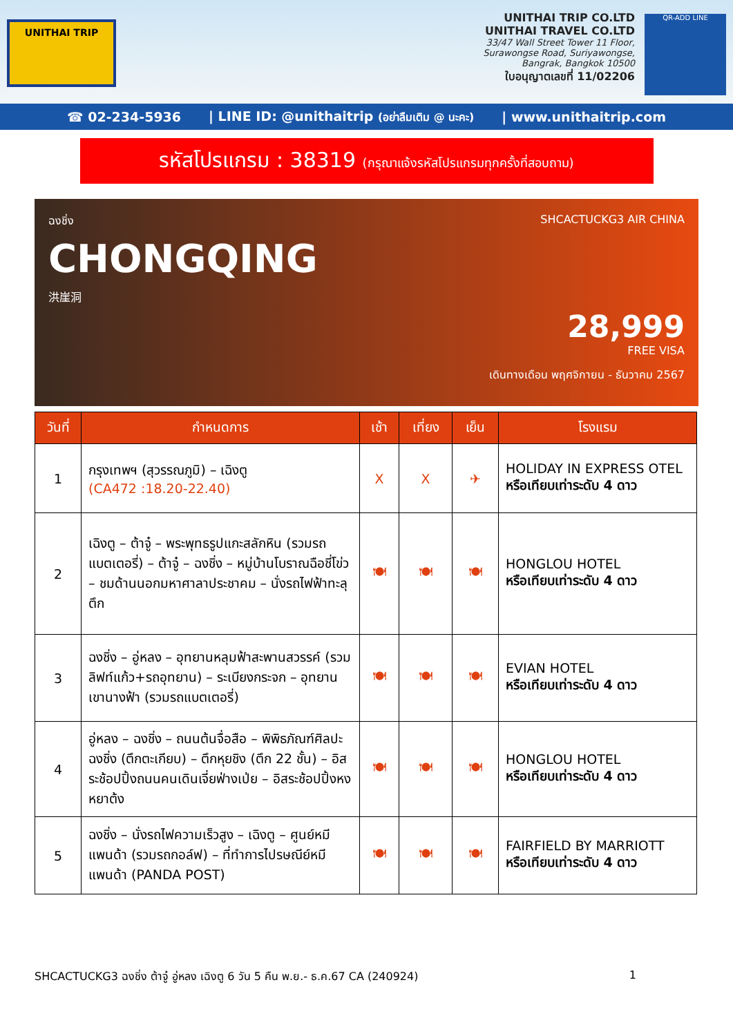UNITHAI TRIP
UNITHAI TRIP CO.LTD
UNITHAI TRAVEL CO.LTD
33/47 Wall Street Tower 11 Floor,
Surawongse Road, Suriyawongse,
Bangrak, Bangkok 10500
ใบอนุญาตเลขที่ 11/02206
QR-ADD LINE
☎ 02-234-5936 | LINE ID: @unithaitrip (อย่าลืมเติม @ นะคะ) | www.unithaitrip.com
รหัสโปรแกรม : 38319 (กรุณาแจ้งรหัสโปรแกรมทุกครั้งที่สอบถาม)
ฉงชิ่ง
CHONGQING
洪崖洞
SHCACTUCKG3 AIR CHINA
28,999
FREE VISA
เดินทางเดือน พฤศจิกายน - ธันวาคม 2567
| วันที่ | กำหนดการ | เช้า | เที่ยง | เย็น | โรงแรม |
| --- | --- | --- | --- | --- | --- |
| 1 | กรุงเทพฯ (สุวรรณภูมิ) – เฉิงตู (CA472 :18.20-22.40) | X | X | ✈ | HOLIDAY IN EXPRESS OTEL หรือเทียบเท่าระดับ 4 ดาว |
| 2 | เฉิงตู – ต้าจู๋ – พระพุทธรูปแกะสลักหิน (รวมรถแบตเตอรี่) – ต้าจู๋ – ฉงชิ่ง – หมู่บ้านโบราณฉือชี่โข่ว – ชมด้านนอกมหาศาลาประชาคม – นั่งรถไฟฟ้าทะลุตึก | 🍽 | 🍽 | 🍽 | HONGLOU HOTEL หรือเทียบเท่าระดับ 4 ดาว |
| 3 | ฉงชิ่ง – อู่หลง – อุทยานหลุมฟ้าสะพานสวรรค์ (รวมลิฟท์แก้ว+รถอุทยาน) – ระเบียงกระจก – อุทยานเขานางฟ้า (รวมรถแบตเตอรี่) | 🍽 | 🍽 | 🍽 | EVIAN HOTEL หรือเทียบเท่าระดับ 4 ดาว |
| 4 | อู่หลง – ฉงชิ่ง – ถนนต้นจื่อสือ – พิพิธภัณฑ์ศิลปะฉงชิ่ง (ตึกตะเกียบ) – ตึกหุยชิง (ตึก 22 ชั้น) – อิสระช้อปปิ้งถนนคนเดินเจี่ยฟ่างเป่ย – อิสระช้อปปิ้งหงหยาต้ง | 🍽 | 🍽 | 🍽 | HONGLOU HOTEL หรือเทียบเท่าระดับ 4 ดาว |
| 5 | ฉงชิ่ง – นั่งรถไฟความเร็วสูง – เฉิงตู – ศูนย์หมีแพนด้า (รวมรถกอล์ฟ) – ที่ทำการไปรษณีย์หมีแพนด้า (PANDA POST) | 🍽 | 🍽 | 🍽 | FAIRFIELD BY MARRIOTT หรือเทียบเท่าระดับ 4 ดาว |
SHCACTUCKG3 ฉงชิ่ง ต้าจู๋ อู่หลง เฉิงตู 6 วัน 5 คืน พ.ย.- ธ.ค.67 CA (240924) 1